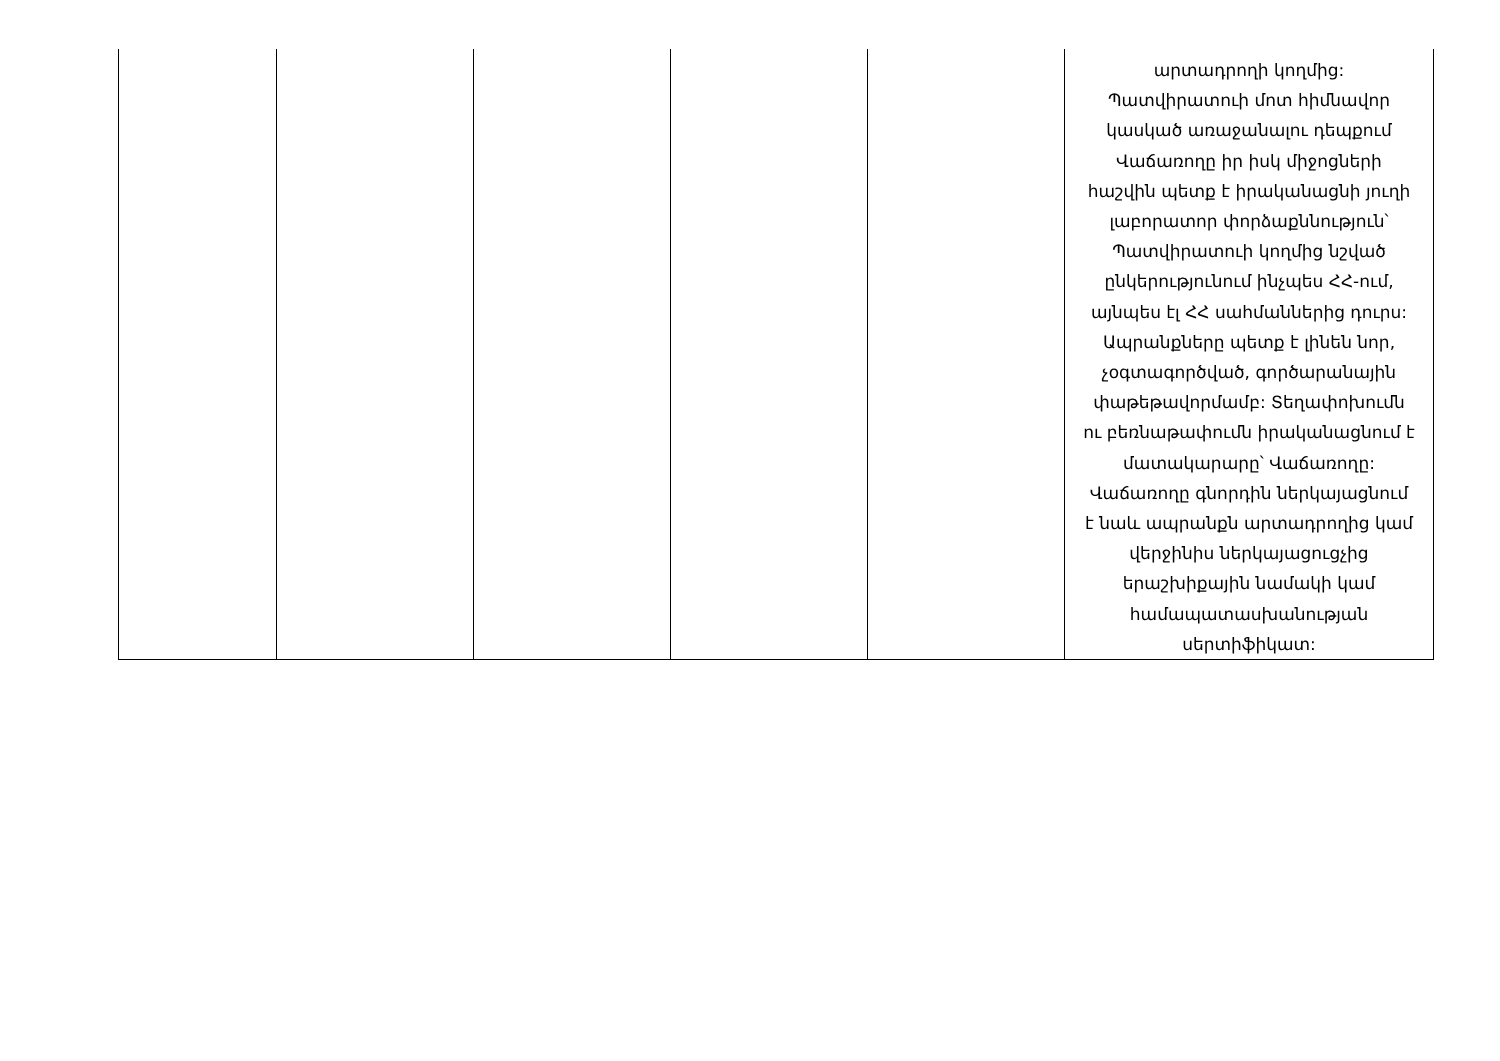| | | | | | արտադրողի կողմից: Պատվիրատուի մոտ հիմնավոր կասկած առաջանալու դեպքում Վաճառողը իր իսկ միջոցների հաշվին պետք է իրականացնի յուղի լաբորատոր փորձաքննություն՝ Պատվիրատուի կողմից նշված ընկերությունում ինչպես ՀՀ-ում, այնպես էլ ՀՀ սահմաններից դուրս: Ապրանքները պետք է լինեն նոր, չօգտագործված, գործարանային փաթեթավորմամբ: Տեղափոխումն ու բեռնաթափումն իրականացնում է մատակարարը՝ Վաճառողը: Վաճառողը գնորդին ներկայացնում է նաև ապրանքն արտադրողից կամ վերջինիս ներկայացուցչից երաշխիքային նամակի կամ համապատասխանության սերտիֆիկատ: |